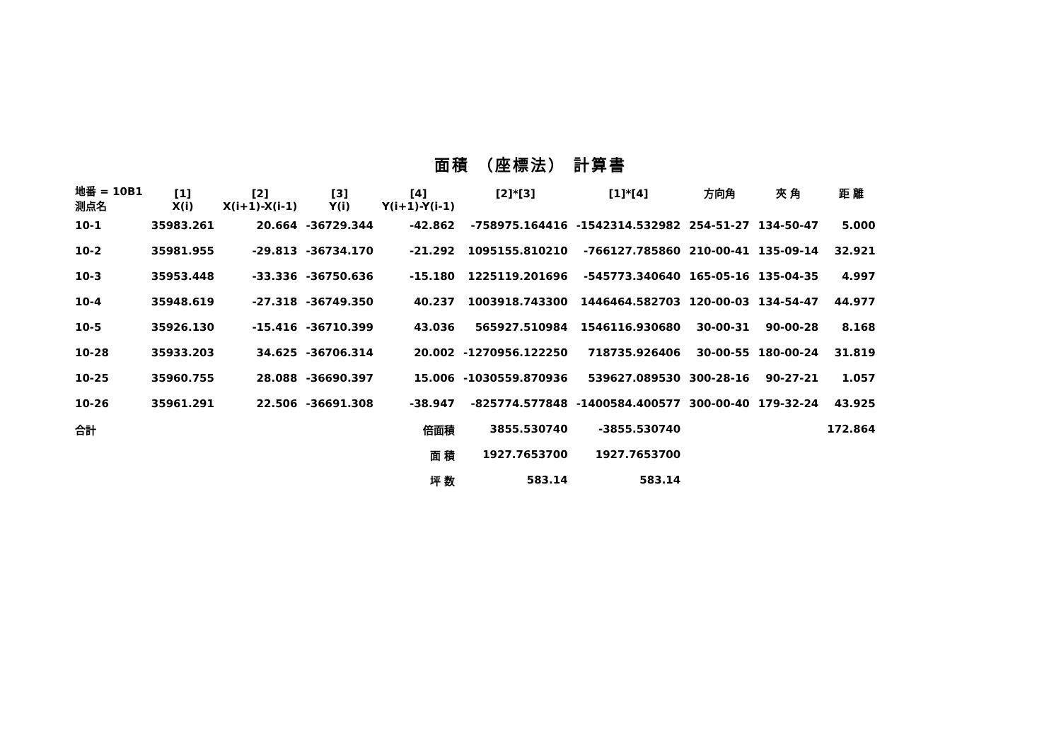面積 （座標法） 計算書
| 地番 = 10B1 測点名 | [1] X(i) | [2] X(i+1)-X(i-1) | [3] Y(i) | [4] Y(i+1)-Y(i-1) | [2]*[3] | [1]*[4] | 方向角 | 夾 角 | 距 離 |
| --- | --- | --- | --- | --- | --- | --- | --- | --- | --- |
| 10-1 | 35983.261 | 20.664 | -36729.344 | -42.862 | -758975.164416 | -1542314.532982 | 254-51-27 | 134-50-47 | 5.000 |
| 10-2 | 35981.955 | -29.813 | -36734.170 | -21.292 | 1095155.810210 | -766127.785860 | 210-00-41 | 135-09-14 | 32.921 |
| 10-3 | 35953.448 | -33.336 | -36750.636 | -15.180 | 1225119.201696 | -545773.340640 | 165-05-16 | 135-04-35 | 4.997 |
| 10-4 | 35948.619 | -27.318 | -36749.350 | 40.237 | 1003918.743300 | 1446464.582703 | 120-00-03 | 134-54-47 | 44.977 |
| 10-5 | 35926.130 | -15.416 | -36710.399 | 43.036 | 565927.510984 | 1546116.930680 | 30-00-31 | 90-00-28 | 8.168 |
| 10-28 | 35933.203 | 34.625 | -36706.314 | 20.002 | -1270956.122250 | 718735.926406 | 30-00-55 | 180-00-24 | 31.819 |
| 10-25 | 35960.755 | 28.088 | -36690.397 | 15.006 | -1030559.870936 | 539627.089530 | 300-28-16 | 90-27-21 | 1.057 |
| 10-26 | 35961.291 | 22.506 | -36691.308 | -38.947 | -825774.577848 | -1400584.400577 | 300-00-40 | 179-32-24 | 43.925 |
| 合計 | | | | 倍面積 | 3855.530740 | -3855.530740 | | | 172.864 |
| | | | | 面 積 | 1927.7653700 | 1927.7653700 | | | |
| | | | | 坪 数 | 583.14 | 583.14 | | | |